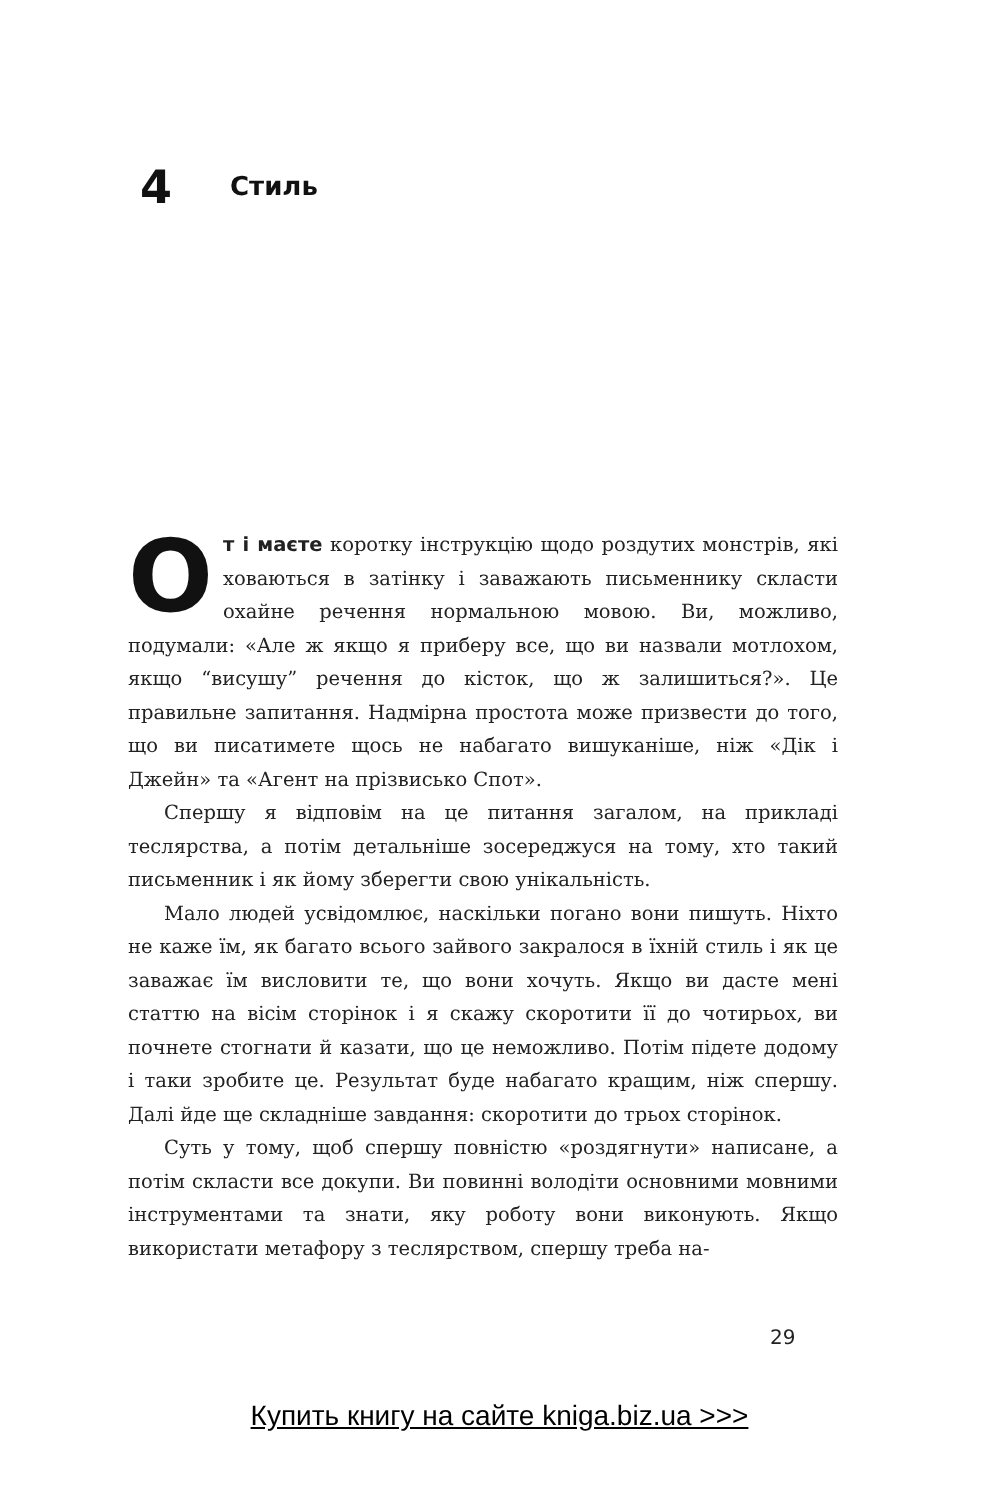4 Стиль
От і маєте коротку інструкцію щодо роздутих монстрів, які ховаються в затінку і заважають письменнику скласти охайне речення нормальною мовою. Ви, можливо, подумали: «Але ж якщо я приберу все, що ви назвали мотлохом, якщо “висушу” речення до кісток, що ж залишиться?». Це правильне запитання. Надмірна простота може призвести до того, що ви писатимете щось не набагато вишуканіше, ніж «Дік і Джейн» та «Агент на прізвисько Спот».
Спершу я відповім на це питання загалом, на прикладі теслярства, а потім детальніше зосереджуся на тому, хто такий письменник і як йому зберегти свою унікальність.
Мало людей усвідомлює, наскільки погано вони пишуть. Ніхто не каже їм, як багато всього зайвого закралося в їхній стиль і як це заважає їм висловити те, що вони хочуть. Якщо ви дасте мені статтю на вісім сторінок і я скажу скоротити її до чотирьох, ви почнете стогнати й казати, що це неможливо. Потім підете додому і таки зробите це. Результат буде набагато кращим, ніж спершу. Далі йде ще складніше завдання: скоротити до трьох сторінок.
Суть у тому, щоб спершу повністю «роздягнути» написане, а потім скласти все докупи. Ви повинні володіти основними мовними інструментами та знати, яку роботу вони виконують. Якщо використати метафору з теслярством, спершу треба на-
29
Купить книгу на сайте kniga.biz.ua >>>